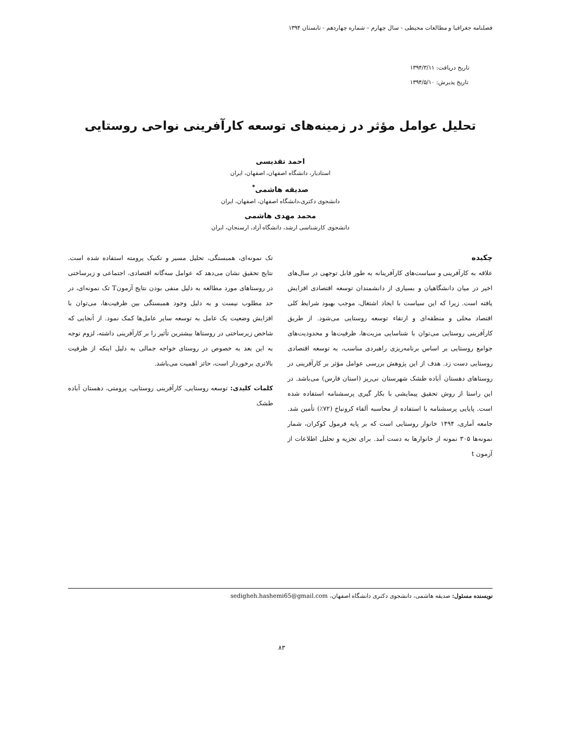فصلنامه جغرافیا و مطالعات محیطی - سال چهارم – شماره چهاردهم - تابستان ۱۳۹۴
تاریخ دریافت: ۱۳۹۴/۳/۱۱
تاریخ پذیرش: ۱۳۹۴/۵/۱۰
تحلیل عوامل مؤثر در زمینه‌های توسعه کارآفرینی نواحی روستایی
احمد تقدیسی
استادیار، دانشگاه اصفهان، اصفهان، ایران
صدیقه هاشمی<sup>*</sup>
دانشجوی دکتری،دانشگاه اصفهان، اصفهان، ایران
محمد مهدی هاشمی
دانشجوی کارشناسی ارشد، دانشگاه آزاد، ارسنجان، ایران
چکیده
علاقه به کارآفرینی و سیاست‌های کارآفرینانه به طور قابل توجهی در سال‌های اخیر در میان دانشگاهیان و بسیاری از دانشمندان توسعه اقتصادی افزایش یافته است. زیرا که این سیاست با ایجاد اشتغال، موجب بهبود شرایط کلی اقتصاد محلی و منطقه‌ای و ارتقاء توسعه روستایی می‌شود. از طریق کارآفرینی روستایی می‌توان با شناسایی مزیت‌ها، ظرفیت‌ها و محدودیت‌های جوامع روستایی بر اساس برنامه‌ریزی راهبردی مناسب، به توسعه اقتصادی روستایی دست زد. هدف از این پژوهش بررسی عوامل مؤثر بر کارآفرینی در روستاهای دهستان آباده طشک شهرستان نی‌ریز (استان فارس) می‌باشد. در این راستا از روش تحقیق پیمایشی با بکار گیری پرسشنامه استفاده شده است. پایایی پرسشنامه با استفاده از محاسبه آلفاء کرونباخ (۷۲٪) تأمین شد. جامعه آماری، ۱۴۹۴ خانوار روستایی است که بر پایه فرمول کوکران، شمار نمونه‌ها ۳۰۵ نمونه از خانوارها به دست آمد. برای تجزیه و تحلیل اطلاعات از آزمون t
تک نمونه‌ای، همبستگی، تحلیل مسیر و تکنیک پرومته استفاده شده است. نتایج تحقیق نشان می‌دهد که عوامل سه‌گانه اقتصادی، اجتماعی و زیرساختی در روستاهای مورد مطالعه به دلیل منفی بودن نتایج آزمونT تک نمونه‌ای، در حد مطلوب نیست و به دلیل وجود همبستگی بین ظرفیت‌ها، می‌توان با افزایش وضعیت یک عامل به توسعه سایر عامل‌ها کمک نمود. از آنجایی که شاخص زیرساختی در روستاها بیشترین تأثیر را بر کارآفرینی داشته، لزوم توجه به این بعد به خصوص در روستای خواجه جمالی به دلیل اینکه از ظرفیت بالاتری برخوردار است، حائز اهمیت می‌باشد.
کلمات کلیدی: توسعه روستایی، کارآفرینی روستایی، پرومتی، دهستان آباده طشک
نویسنده مسئول: صدیقه هاشمی، دانشجوی دکتری دانشگاه اصفهان، sedigheh.hashemi65@gmail.com
۸۳